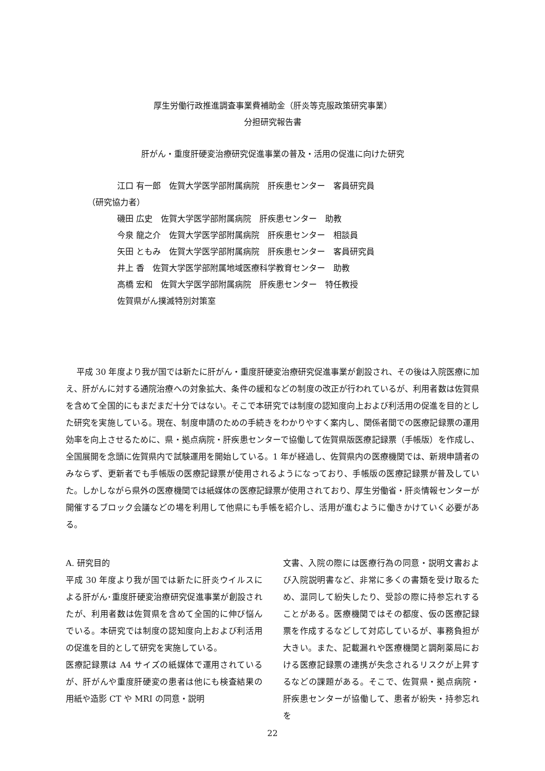厚生労働行政推進調査事業費補助金（肝炎等克服政策研究事業）
分担研究報告書
肝がん・重度肝硬変治療研究促進事業の普及・活用の促進に向けた研究
江口 有一郎　佐賀大学医学部附属病院　肝疾患センター　客員研究員
（研究協力者）
磯田 広史　佐賀大学医学部附属病院　肝疾患センター　助教
今泉 龍之介　佐賀大学医学部附属病院　肝疾患センター　相談員
矢田 ともみ　佐賀大学医学部附属病院　肝疾患センター　客員研究員
井上 香　佐賀大学医学部附属地域医療科学教育センター　助教
高橋 宏和　佐賀大学医学部附属病院　肝疾患センター　特任教授
佐賀県がん撲滅特別対策室
平成 30 年度より我が国では新たに肝がん・重度肝硬変治療研究促進事業が創設され、その後は入院医療に加え、肝がんに対する通院治療への対象拡大、条件の緩和などの制度の改正が行われているが、利用者数は佐賀県を含めて全国的にもまだまだ十分ではない。そこで本研究では制度の認知度向上および利活用の促進を目的とした研究を実施している。現在、制度申請のための手続きをわかりやすく案内し、関係者間での医療記録票の運用効率を向上させるために、県・拠点病院・肝疾患センターで協働して佐賀県版医療記録票（手帳版）を作成し、全国展開を念頭に佐賀県内で試験運用を開始している。1 年が経過し、佐賀県内の医療機関では、新規申請者のみならず、更新者でも手帳版の医療記録票が使用されるようになっており、手帳版の医療記録票が普及していた。しかしながら県外の医療機関では紙媒体の医療記録票が使用されており、厚生労働省・肝炎情報センターが開催するブロック会議などの場を利用して他県にも手帳を紹介し、活用が進むように働きかけていく必要がある。
A. 研究目的
平成 30 年度より我が国では新たに肝炎ウイルスによる肝がん･重度肝硬変治療研究促進事業が創設されたが、利用者数は佐賀県を含めて全国的に伸び悩んでいる。本研究では制度の認知度向上および利活用の促進を目的として研究を実施している。
医療記録票は A4 サイズの紙媒体で運用されているが、肝がんや重度肝硬変の患者は他にも検査結果の用紙や造影 CT や MRI の同意・説明
文書、入院の際には医療行為の同意・説明文書および入院説明書など、非常に多くの書類を受け取るため、混同して紛失したり、受診の際に持参忘れすることがある。医療機関ではその都度、仮の医療記録票を作成するなどして対応しているが、事務負担が大きい。また、記載漏れや医療機関と調剤薬局における医療記録票の連携が失念されるリスクが上昇するなどの課題がある。そこで、佐賀県・拠点病院・肝疾患センターが協働して、患者が紛失・持参忘れを
22